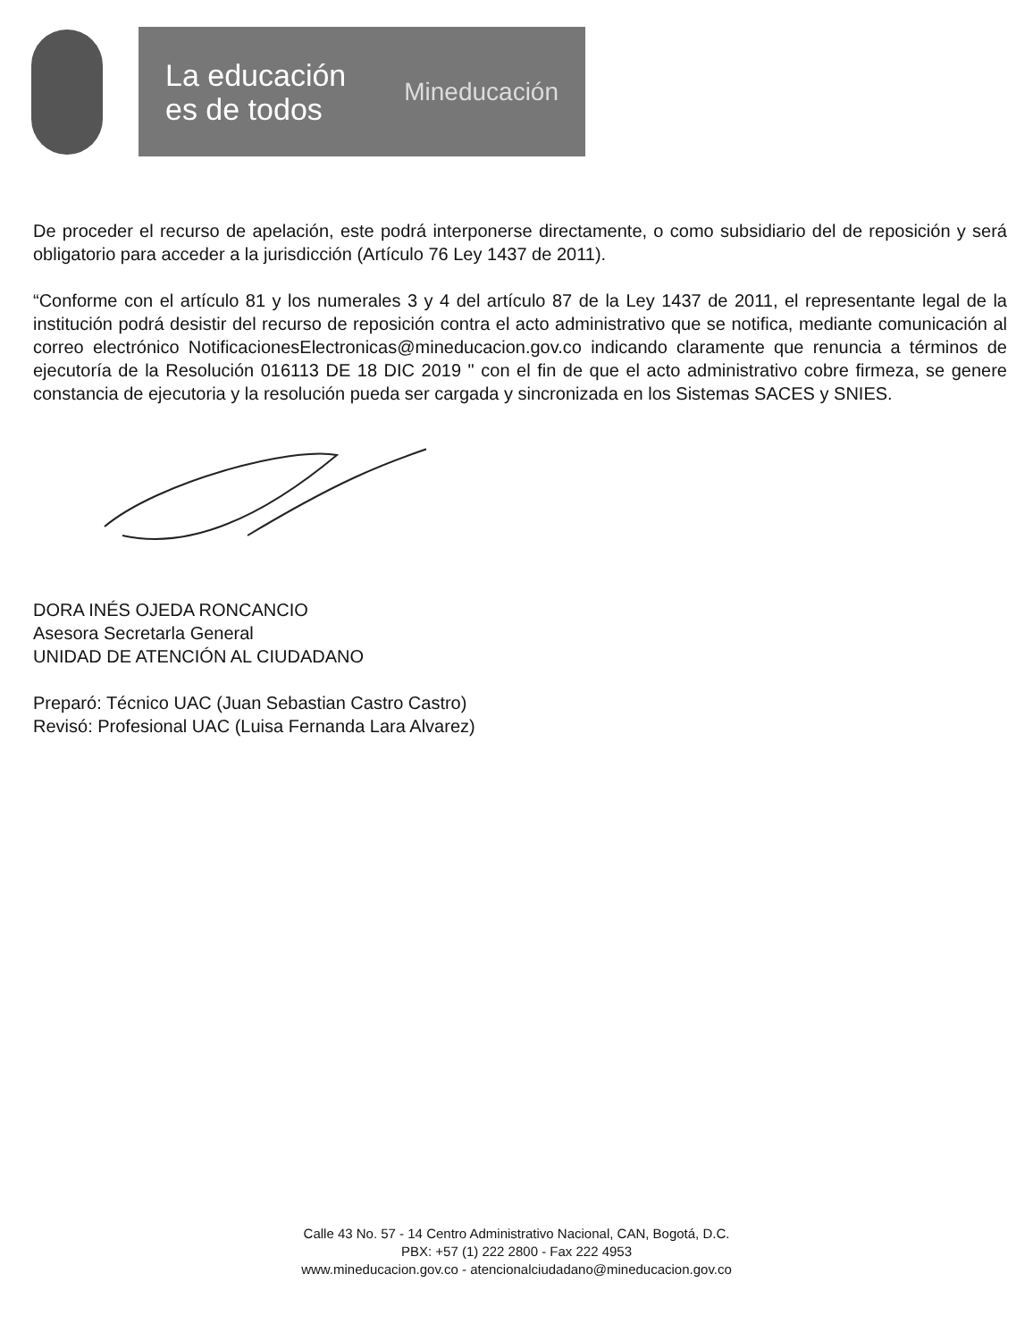La educación
es de todos
Mineducación
De proceder el recurso de apelación, este podrá interponerse directamente, o como subsidiario del de reposición y será obligatorio para acceder a la jurisdicción (Artículo 76 Ley 1437 de 2011).
“Conforme con el artículo 81 y los numerales 3 y 4 del artículo 87 de la Ley 1437 de 2011, el representante legal de la institución podrá desistir del recurso de reposición contra el acto administrativo que se notifica, mediante comunicación al correo electrónico NotificacionesElectronicas@mineducacion.gov.co indicando claramente que renuncia a términos de ejecutoría de la Resolución 016113 DE 18 DIC 2019 " con el fin de que el acto administrativo cobre firmeza, se genere constancia de ejecutoria y la resolución pueda ser cargada y sincronizada en los Sistemas SACES y SNIES.
DORA INÉS OJEDA RONCANCIO
Asesora Secretarla General
UNIDAD DE ATENCIÓN AL CIUDADANO
Preparó: Técnico UAC (Juan Sebastian Castro Castro)
Revisó: Profesional UAC (Luisa Fernanda Lara Alvarez)
Calle 43 No. 57 - 14 Centro Administrativo Nacional, CAN, Bogotá, D.C.
PBX: +57 (1) 222 2800 - Fax 222 4953
www.mineducacion.gov.co - atencionalciudadano@mineducacion.gov.co